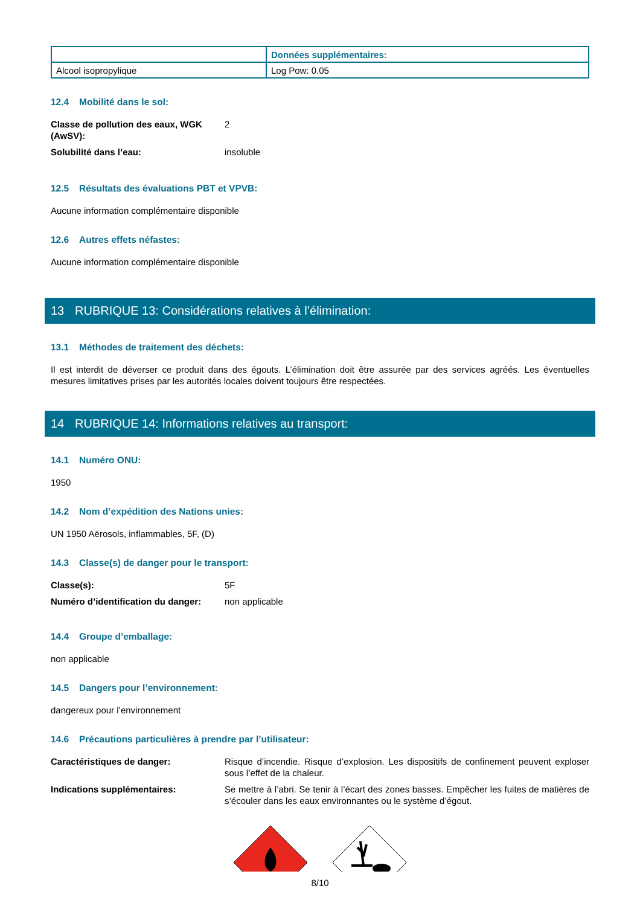| | Données supplémentaires: |
| Alcool isopropylique | Log Pow: 0.05 |
12.4 Mobilité dans le sol:
Classe de pollution des eaux, WGK (AwSV):
2
Solubilité dans l’eau: insoluble
12.5 Résultats des évaluations PBT et VPVB:
Aucune information complémentaire disponible
12.6 Autres effets néfastes:
Aucune information complémentaire disponible
13 RUBRIQUE 13: Considérations relatives à l’élimination:
13.1 Méthodes de traitement des déchets:
Il est interdit de déverser ce produit dans des égouts. L’élimination doit être assurée par des services agréés. Les éventuelles mesures limitatives prises par les autorités locales doivent toujours être respectées.
14 RUBRIQUE 14: Informations relatives au transport:
14.1 Numéro ONU:
1950
14.2 Nom d’expédition des Nations unies:
UN 1950 Aërosols, inflammables, 5F, (D)
14.3 Classe(s) de danger pour le transport:
Classe(s): 5F
Numéro d’identification du danger:
non applicable
14.4 Groupe d’emballage:
non applicable
14.5 Dangers pour l’environnement:
dangereux pour l’environnement
14.6 Précautions particulières à prendre par l’utilisateur:
Caractéristiques de danger: Risque d’incendie. Risque d’explosion. Les dispositifs de confinement peuvent exploser sous l’effet de la chaleur.
Indications supplémentaires: Se mettre à l’abri. Se tenir à l’écart des zones basses. Empêcher les fuites de matières de s’écouler dans les eaux environnantes ou le système d’égout.
8/10